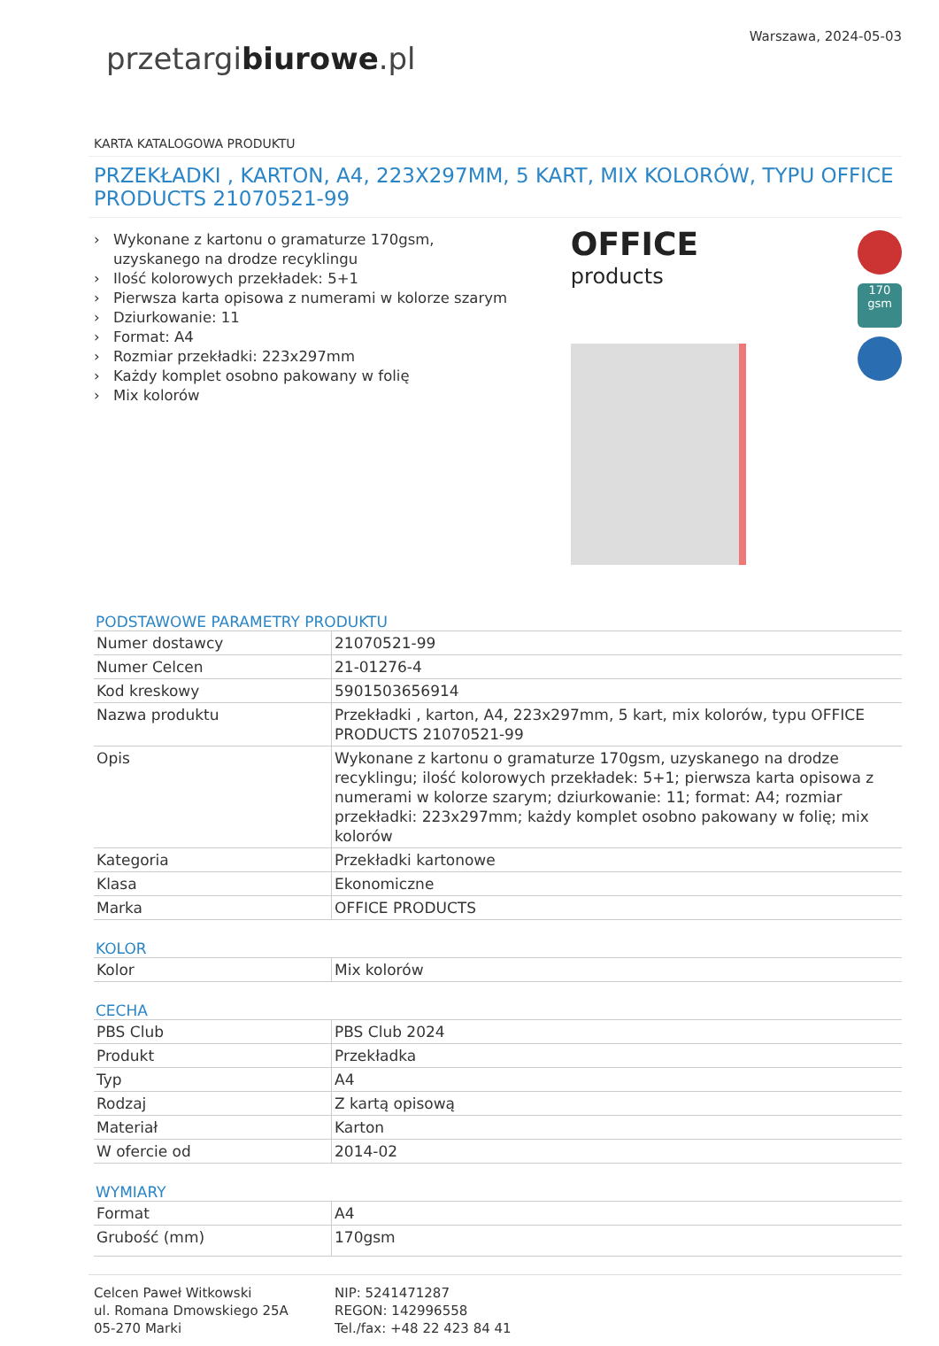przetargibiurowe.pl
Warszawa, 2024-05-03
KARTA KATALOGOWA PRODUKTU
PRZEKŁADKI , KARTON, A4, 223X297MM, 5 KART, MIX KOLORÓW, TYPU OFFICE PRODUCTS 21070521-99
› Wykonane z kartonu o gramaturze 170gsm, uzyskanego na drodze recyklingu
› Ilość kolorowych przekładek: 5+1
› Pierwsza karta opisowa z numerami w kolorze szarym
› Dziurkowanie: 11
› Format: A4
› Rozmiar przekładki: 223x297mm
› Każdy komplet osobno pakowany w folię
› Mix kolorów
OFFICE
products
170 gsm
PODSTAWOWE PARAMETRY PRODUKTU
| Numer dostawcy | 21070521-99 |
| Numer Celcen | 21-01276-4 |
| Kod kreskowy | 5901503656914 |
| Nazwa produktu | Przekładki , karton, A4, 223x297mm, 5 kart, mix kolorów, typu OFFICE PRODUCTS 21070521-99 |
| Opis | Wykonane z kartonu o gramaturze 170gsm, uzyskanego na drodze recyklingu; ilość kolorowych przekładek: 5+1; pierwsza karta opisowa z numerami w kolorze szarym; dziurkowanie: 11; format: A4; rozmiar przekładki: 223x297mm; każdy komplet osobno pakowany w folię; mix kolorów |
| Kategoria | Przekładki kartonowe |
| Klasa | Ekonomiczne |
| Marka | OFFICE PRODUCTS |
KOLOR
| Kolor | Mix kolorów |
CECHA
| PBS Club | PBS Club 2024 |
| Produkt | Przekładka |
| Typ | A4 |
| Rodzaj | Z kartą opisową |
| Materiał | Karton |
| W ofercie od | 2014-02 |
WYMIARY
| Format | A4 |
| Grubość (mm) | 170gsm |
Celcen Paweł Witkowski
ul. Romana Dmowskiego 25A
05-270 Marki
NIP: 5241471287
REGON: 142996558
Tel./fax: +48 22 423 84 41